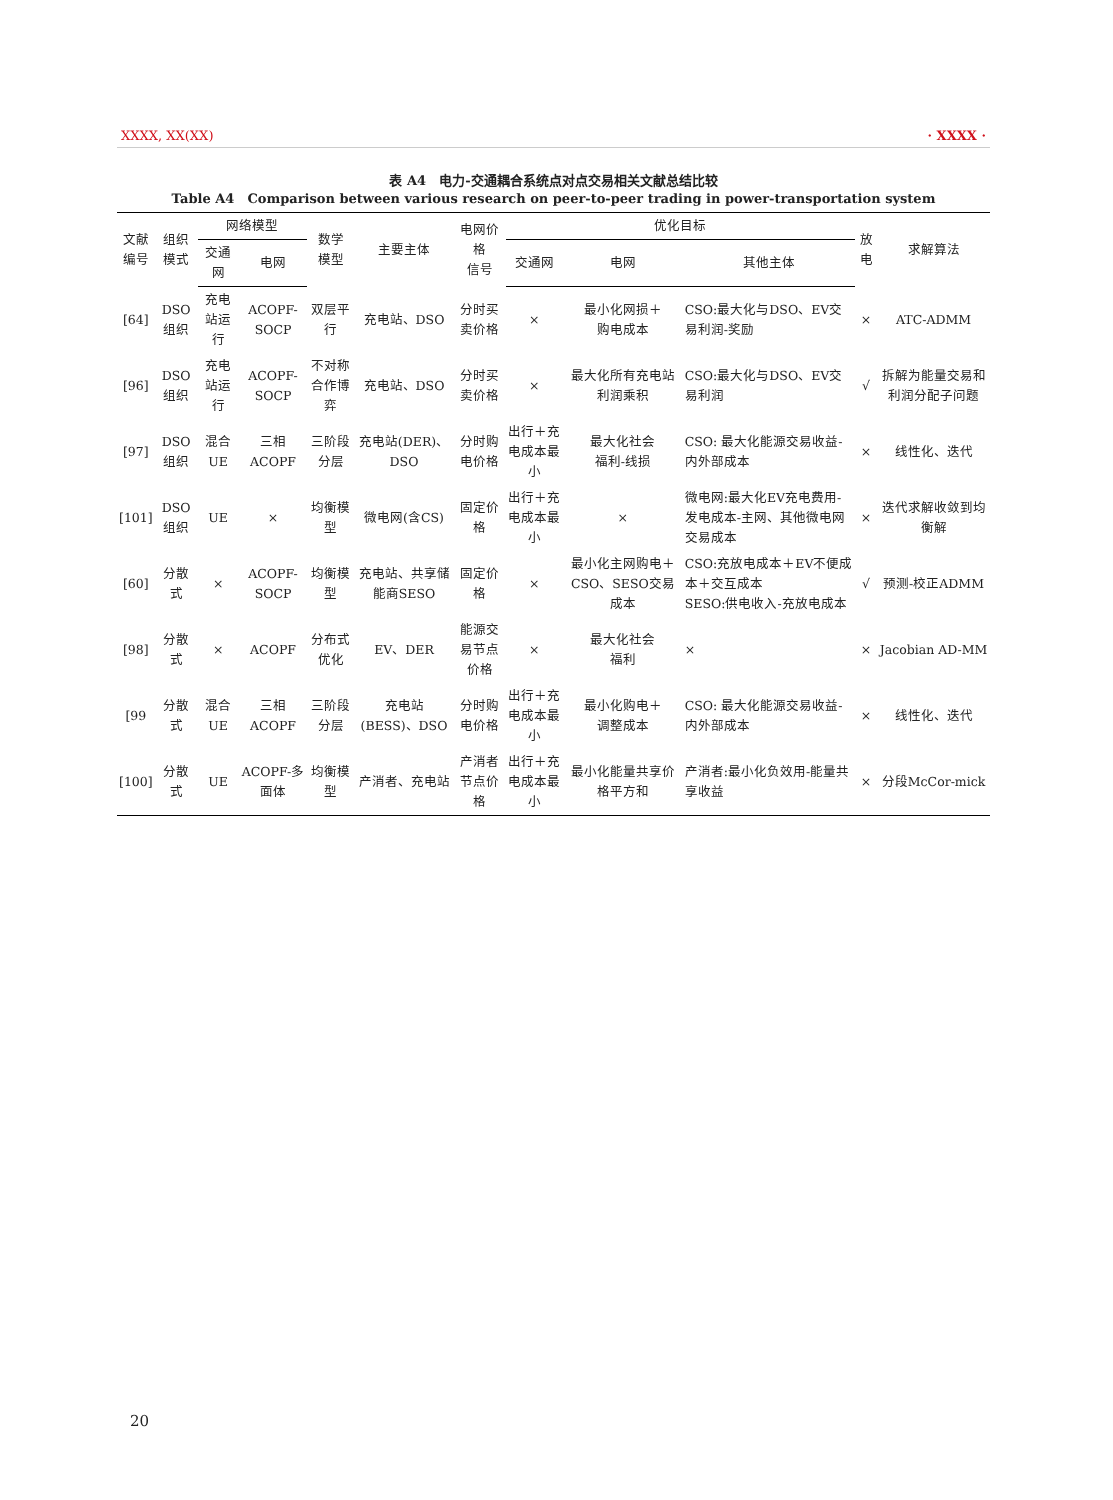XXXX, XX(XX) · XXXX ·
表 A4　电力-交通耦合系统点对点交易相关文献总结比较
Table A4　Comparison between various research on peer-to-peer trading in power-transportation system
| 文献 编号 | 组织 模式 | 网络模型 | | 数学 模型 | 主要主体 | 电网价格 信号 | 优化目标 | | | 放电 | 求解算法 |
| --- | --- | --- | --- | --- | --- | --- | --- | --- | --- | --- | --- |
| | | 交通网 | 电网 | | | | 交通网 | 电网 | 其他主体 | | |
| [64] | DSO组织 | 充电站运行 | ACOPF-SOCP | 双层平行 | 充电站、DSO | 分时买卖价格 | × | 最小化网损＋ 购电成本 | CSO:最大化与DSO、EV交易利润-奖励 | × | ATC-ADMM |
| [96] | DSO组织 | 充电站运行 | ACOPF-SOCP | 不对称合作博弈 | 充电站、DSO | 分时买卖价格 | × | 最大化所有充电站利润乘积 | CSO:最大化与DSO、EV交易利润 | √ | 拆解为能量交易和利润分配子问题 |
| [97] | DSO组织 | 混合UE | 三相ACOPF | 三阶段分层 | 充电站(DER)、DSO | 分时购电价格 | 出行＋充电成本最小 | 最大化社会 福利-线损 | CSO: 最大化能源交易收益-内外部成本 | × | 线性化、迭代 |
| [101] | DSO组织 | UE | × | 均衡模型 | 微电网(含CS) | 固定价格 | 出行＋充电成本最小 | × | 微电网:最大化EV充电费用-发电成本-主网、其他微电网交易成本 | × | 迭代求解收敛到均衡解 |
| [60] | 分散式 | × | ACOPF-SOCP | 均衡模型 | 充电站、共享储能商SESO | 固定价格 | × | 最小化主网购电＋CSO、SESO交易成本 | CSO:充放电成本＋EV不便成本＋交互成本 SESO:供电收入-充放电成本 | √ | 预测-校正ADMM |
| [98] | 分散式 | × | ACOPF | 分布式优化 | EV、DER | 能源交易节点价格 | × | 最大化社会 福利 | × | × | Jacobian AD-MM |
| [99 | 分散式 | 混合UE | 三相ACOPF | 三阶段分层 | 充电站(BESS)、DSO | 分时购电价格 | 出行＋充电成本最小 | 最小化购电＋ 调整成本 | CSO: 最大化能源交易收益-内外部成本 | × | 线性化、迭代 |
| [100] | 分散式 | UE | ACOPF-多面体 | 均衡模型 | 产消者、充电站 | 产消者节点价格 | 出行＋充电成本最小 | 最小化能量共享价格平方和 | 产消者:最小化负效用-能量共享收益 | × | 分段McCor-mick |
20